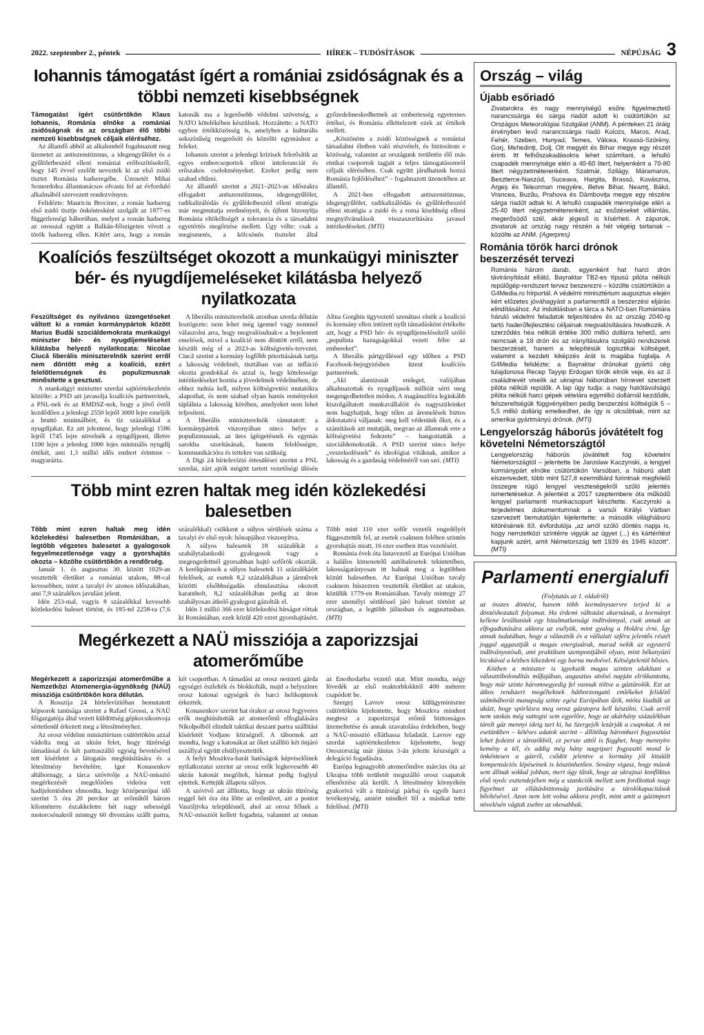2022. szeptember 2., péntek HÍREK – TUDÓSÍTÁSOK NÉPÚJSÁG 3
Iohannis támogatást ígért a romániai zsidóságnak és a többi nemzeti kisebbségnek
Támogatást ígért csütörtökön Klaus Iohannis, Románia elnöke a romániai zsidóságnak és az országban élő többi nemzeti kisebbségnek céljaik eléréséhez.
Az államfő abból az alkalomból fogalmazott meg üzenetet az antiszemitizmus, a idegengyűlölet és a gyűlöletbeszéd elleni romániai erőfeszítésekről, hogy 145 évvel ezelőtt nevezték ki az első zsidó tisztet Románia hadseregébe. Üzenetét Mihai Somordolea államtanácsos olvasta fel az évforduló alkalmából szervezett rendezvényen.
Felidézte: Mauriciu Brociner, a román hadsereg első zsidó tisztje önkéntesként szolgált az 1877-es függetlenségi háborúban, melyet a román hadsereg az orosszal együtt a Balkán-félszigeten vívott a török hadsereg ellen. Kitért arra, hogy a román katonák ma a legerősebb védelmi szövetség, a NATO kötelékében készülnek. Hozzátette: a NATO egyben értékközösség is, amelyben a kulturális sokszínűség megerősíti és közelíti egymáshoz a feleket.
Iohannis szerint a jelenlegi krízisek felerősítik az egyes embercsoportok elleni intoleranciát és erőszakos cselekményeket. Ezeket pedig nem szabad eltűrni.
Az államfő szerint a 2021–2023-as időszakra elfogadott antiszemitizmus, idegengyűlölet, radikalizálódás és gyűlöletbeszéd elleni stratégia már megmutatja eredményeit, és újfent bizonyítja Románia eltökéltségét a tolerancia és a társadalmi egyetértés megőrzése mellett. Úgy vélte: csak a megismerés, a kölcsönös tisztelet által győzedelmeskedhetnek az emberiesség egyetemes értékei, és Románia elkötelezett ezek az értékek mellett.
„Köszönöm a zsidó közösségnek a romániai társadalmi életben való részvételt, és biztosítom e közösség, valamint az országunk területén élő más etnikai csoportok tagjait a teljes támogatásomról céljaik elérésében. Csak együtt járulhatunk hozzá Románia fejlődéséhez” – fogalmazott üzenetében az államfő.
A 2021-ben elfogadott antiszemitizmus, idegengyűlölet, radikalizálódás és gyűlöletbeszéd elleni stratégia a zsidó és a roma kisebbség elleni megnyilvánulások visszaszorítására javasol intézkedéseket. (MTI)
Koalíciós feszültséget okozott a munkaügyi miniszter bér- és nyugdíjemeléseket kilátásba helyező nyilatkozata
Feszültséget és nyilvános üzengetéseket váltott ki a román kormánypártok között Marius Budăi szociáldemokrata munkaügyi miniszter bér- és nyugdíjemeléseket kilátásba helyező nyilatkozata: Nicolae Ciucă liberális miniszterelnök szerint erről nem döntött még a koalíció, ezért felelőtlenségnek és populizmusnak minősítette a gesztust.
A munkaügyi miniszter szerdai sajtóértekezletén közölte: a PSD azt javasolja koalíciós partnereinek, a PNL-nek és az RMDSZ-nek, hogy a jövő évtől kezdődően a jelenlegi 2550 lejről 3000 lejre emeljék a bruttó minimálbért, és tíz százalékkal a nyugdíjakat. Ez azt jelentené, hogy jelenlegi 1586 lejről 1745 lejre növelnék a nyugdíjpont, illetve 1100 lejre a jelenleg 1000 lejes minimális nyugdíj értékét, ami 1,3 millió idős embert érintene – magyarázta.
A liberális miniszterelnök azonban szerda délután leszögezte: nem lehet még igennel vagy nemmel válaszolni arra, hogy megvalósulnak-e a bejelentett emelések, mivel a koalíció nem döntött erről, nem készült még el a 2023-as költségvetés-tervezet. Ciucă szerint a kormány legfőbb prioritásának tartja a lakosság védelmét, tisztában van az infláció okozta gondokkal és azzal is, hogy kötelessége intézkedéseket hoznia a jövedelmek védelmében, de ehhez tudnia kell, milyen költségvetési mutatókra alapozhat, és nem szabad olyan hamis reményeket táplálnia a lakosság körében, amelyeket nem lehet teljesíteni.
A liberális miniszterelnök rámutatott: a kormánypártok viszonyában nincs helye a populizmusnak, az üres ígérgetésnek és egymás sarokba szorításának, hanem felelősségre, kommunikációra és tettekre van szükség.
A Digi 24 hírtelevízió értesülései szerint a PNL szerdai, zárt ajtók mögött tartott vezetőségi ülésén Alina Gorghiu ügyvezető szenátusi elnök a koalíció és kormány ellen intézett nyílt támadásként értékelte azt, hogy a PSD bér- és nyugdíjemelésekről szóló „populista hazugságokkal vezeti félre az embereket”.
A liberális pártgyűléssel egy időben a PSD Facebook-bejegyzésben üzent koalíciós partnerének.
„Aki alamizsnát emleget, valójában alkalmazottak és nyugdíjasok millióit sérti meg megengedhetetlen módon. A magánszféra leginkább kiszolgáltatott munkavállalóit és nagyszüleinket nem hagyhatjuk, hogy télen az áremelések biztos áldozataivá váljanak: meg kell védenünk őket, és a számítások azt mutatják, megvan az államnak erre a költségvetési fedezete” – hangoztatták a szociáldemokraták. A PSD szerint nincs helye „veszekedésnek” és ideológiai vitáknak, amikor a lakosság és a gazdaság védelméről van szó. (MTI)
Több mint ezren haltak meg idén közlekedési balesetben
Több mint ezren haltak meg idén közlekedési balesetben Romániában, a legtöbb végzetes balesetet a gyalogosok fegyelmezetlensége vagy a gyorshajtás okozta – közölte csütörtökön a rendőrség.
Január 1. és augusztus 30. között 1029-an vesztették életüket a romániai utakon, 88-cal kevesebben, mint a tavalyi év azonos időszakában, ami 7,9 százalékos javulást jelent.
Idén 253-mal, vagyis 8 százalékkal kevesebb közlekedési baleset történt, és 185-tel 2258-ra (7,6 százalékkal) csökkent a súlyos sérülések száma a tavalyi év első nyolc hónapjához viszonyítva.
A súlyos balesetek 18 százalékát a szabálytalankodó gyalogosok vagy a megengedettnél gyorsabban hajtó sofőrök okozták. A kerékpárosok a súlyos balesetek 11 százalékáért felelősek, az esetek 8,2 százalékában a járművek közötti elsőbbségadás elmulasztása okozott karambolt, 8,2 százalékában pedig az úton szabályosan átkelő gyalogost gázolták el.
Idén 1 millió 366 ezer közlekedési bírságot róttak ki Romániában, ezek közül 420 ezret gyorshajtásért. Több mint 110 ezer sofőr vezetői engedélyét függesztették fel, az esetek csaknem felében szintén gyorshajtás miatt, 16 ezer esetben ittas vezetésért.
Románia évek óta listavezető az Európai Unióban a halálos kimenetelű autóbalesetek tekintetében, lakosságarányosan itt halnak meg a legtöbben közúti balesetben. Az Európai Unióban tavaly csaknem húszezren vesztették életüket az utakon, közülük 1779-en Romániában. Tavaly mintegy 27 ezer személyi sérüléssel járó baleset történt az országban, a legtöbb júliusban és augusztusban. (MTI)
Megérkezett a NAÜ missziója a zaporizzsjai atomerőműbe
Megérkezett a zaporizzsjai atomerőműbe a Nemzetközi Atomenergia-ügynökség (NAÜ) missziója csütörtökön kora délután.
A Rosszija 24 hírtelevízióban bemutatott képsorok tanúsága szerint a Rafael Grossi, a NAÜ főigazgatója által vezett küldöttség gépkocsikonvoja sértetlenül érkezett meg a létesítményhez.
Az orosz védelmi minisztérium csütörtökön azzal vádolta meg az ukrán felet, hogy tüzérségi támadással és két partraszálló egység bevetésével tett kísérletet a látogatás meghiúsítására és a létesítmény bevételére. Igor Konasenkov altábornagy, a tárca szóvivője a NAÜ-misszió megérkezését megelőzően videóra vett hadijelentésben elmondta, hogy középeurópai idő szerint 5 óra 20 perckor az erőműtől három kilométerre északkeletre hét nagy sebességű motorcsónakról mintegy 60 diverzáns szállt partra, két csoportban. A támadást az orosz nemzeti gárda egységei észlelték és blokkolták, majd a helyszínre orosz katonai egységek és harci helikopterek érkeztek.
Konasenkov szerint hat órakor az orosz fegyveres erők meghiúsították az atomerőmű elfoglalására Nikolpolból elindult taktikai deszant partra szállítási kísérletét Vodjane községnél. A tábornok azt mondta, hogy a katonákat az őket szállító két önjáró uszállyal együtt elsüllyesztették.
A helyi Moszkva-barát hatóságok képviselőinek nyilatkozatai szerint az orosz erők legkevesebb 40 ukrán katonát megöltek, hármat pedig foglyul ejtettek. Kettejük állapota súlyos.
A szóvivő azt állította, hogy az ukrán tüzérség reggel hét óra óta lőtte az erőművet, azt a pontot Vasziljivka településnél, ahol az orosz félnek a NAÜ-missziót kellett fogadnia, valamint az onnan az Enerhodarba vezető utat. Mint mondta, négy lövedék az első reaktorblokktól 400 méterre csapódott be.
Szergej Lavrov orosz külügyminiszter csütörtökön kijelentette, hogy Moszkva mindent megtesz a zaporizzsjai erőmű biztonságos üzemeltetése és annak szavatolása érdekében, hogy a NAÜ-misszió elláthassa feladatát. Lavrov egy szerdai sajtóértekezleten kijelentette, hogy Oroszország már június 3-án jelezte készségét a delegáció fogadására.
Európa legnagyobb atomerőműve március óta az Ukrajna több területét megszálló orosz csapatok ellenőrzése alá került. A létesítmény környékén gyakorivá vált a tüzérségi párbaj és egyéb harci tevékenység, amiért mindkét fél a másikat tette felelőssé. (MTI)
Ország – világ
Újabb esőriadó
Zivatarokra és nagy mennyiségű esőre figyelmeztető narancssárga és sárga riadót adott ki csütörtökön az Országos Meteorológiai Szolgálat (ANM). A pénteken 21 óráig érvényben levő narancssárga riadó Kolozs, Maros, Arad, Fehér, Szeben, Hunyad, Temes, Vâlcea, Krassó-Szörény, Gorj, Mehedinţi, Dolj, Olt megyét és Bihar megye egy részét érinti. Itt felhőszakadásokra lehet számítani, a lehulló csapadék mennyisége eléri a 40-60 litert, helyenként a 70-80 litert négyzetméterenként. Szatmár, Szilágy, Máramaros, Beszterce-Naszód, Suceava, Hargita, Brassó, Kovászna, Argeş és Teleorman megyére, illetve Bihar, Neamţ, Bákó, Vrancea, Buzău, Prahova és Dâmboviţa megye egy részére sárga riadót adtak ki. A lehulló csapadék mennyisége eléri a 25-40 litert négyzetméterenként, az esőzéseket villámlás, megerősödő szél, akár jégeső is kísérheti. A záporok, zivatarok az ország nagy részén a hét végéig tartanak – közölte az ANM. (Agerpres)
Románia török harci drónok beszerzését tervezi
Románia három darab, egyenként hat harci drón távirányítását ellátó, Bayraktar TB2-es típusú pilóta nélküli repülőgép-rendszert tervez beszerezni – közölte csütörtökön a G4Media.ro hírportál. A védelmi minisztérium augusztus elején kért előzetes jóváhagyást a parlamenttől a beszerzési eljárás elindításához. Az indoklásban a tárca a NATO-ban Romániára háruló védelmi feladatok teljesítésére és az ország 2040-ig tartó haderőfejlesztési céljainak megvalósítására hivatkozik. A szerződés héa nélküli értéke 300 millió dollárra tehető, ami nemcsak a 18 drón és az irányításukra szolgáló rendszerek beszerzését, hanem a telepítésük logisztikai költségeit, valamint a kezdeti kiképzés árát is magába foglalja. A G4Media felidézte: a Bayraktar drónokat gyártó cég tulajdonosa Recep Tayyip Erdogan török elnök veje, és az ő családnevét viselik az ukrajnai háborúban hírnevet szerzett pilóta nélküli repülők. A lap úgy tudja: a nagy hatótávolságú pilóta nélküli harci gépek vételára egymillió dollárnál kezdődik, felszereltségük függvényében pedig beszerzési költségük 5 – 5,5 millió dollárig emelkedhet, de így is olcsóbbak, mint az amerikai gyártmányú drónok. (MTI)
Lengyelország háborús jóvátételt fog követelni Németországtól
Lengyelország háborús jóvátételt fog követelni Németországtól – jelentette be Jaroslaw Kaczynski, a lengyel kormánypárt elnöke csütörtökön Varsóban, a háború alatt elszenvedett, több mint 527,8 ezermilliárd forintnak megfelelő összegre rúgó lengyel veszteségekről szóló jelentés ismertetésekor. A jelentést a 2017 szeptembere óta működő lengyel parlamenti munkacsoport készítette. Kaczynski a terjedelmes dokumentumnak a varsói Királyi Várban szervezett bemutatóján kijelentette: a második világháború kitörésének 83. évfordulója „az arról szóló döntés napja is, hogy nemzetközi színtérre vigyük az ügyet (...) és kártérítést kapjunk azért, amit Németország tett 1939 és 1945 között”. (MTI)
Parlamenti energialufi
(Folytatás az 1. oldalról)
az összes döntést, hanem több kormányszervre terjed ki a döntéshozatali folyamat. Ha érdemi változást akarnának, a kormányt kellene leváltaniuk egy bizalmatlansági indítvánnyal, csak annak az elfogadtatására akkora az esélyük, mint gyalog a Holdra érni. Így annak tudatában, hogy a választók és a vállalati szféra jelentős részét joggal aggasztják a magas energiaárak, marad nekik az egyszerű indítványozósdi, ami praktikum szempontjából olyan, mint békanyúzó bicskával a kézben kikezdeni egy barna medvével. Kétségtelenül hősies.
Közben a miniszter is igyekszik magas szinten alakítani a választóbolondítás műfajában, augusztus utolsó napján elrikkantotta, hogy már szinte háromnegyedig fel vannak töltve a gáztárolók. Ezt az átkos rendszert megélteknek hátborzongató emlékeket felidéző számháborút manapság szinte egész Európában űzik, mióta kiadták az ukázt, hogy spórlásra meg orosz gázstopra kell készülni. Csak arról nem szokás még suttogni sem egyelőre, hogy az akárhány százalékban tárolt gáz mennyi ideig tart ki, ha Szergejék lezárják a csapokat. A mi esetünkben – kétéves adatok szerint – állítólag háromhavi fogyasztást lehet fedezni a tározókból, ez persze attól is függhet, hogy mennyire kemény a tél, és addig még hány nagyipari fogyasztó mond le önkéntesen a gázról, csődöt jelentve a kormány jól kitalált kompenzációs lépéseinek is köszönhetően. Sovány vigasz, hogy mások sem állnak sokkal jobban, mert úgy tűnik, hogy az ukrajnai konfliktus első nyolc esztendejében még a szankciók mellett sem fordítottak nagy figyelmet az ellátásbiztonság javítására a tárolókapacitások bővítésével. Azon nem lett volna akkora profit, mint amit a gázimport növelésén vágtak zsebre az okosabbak.